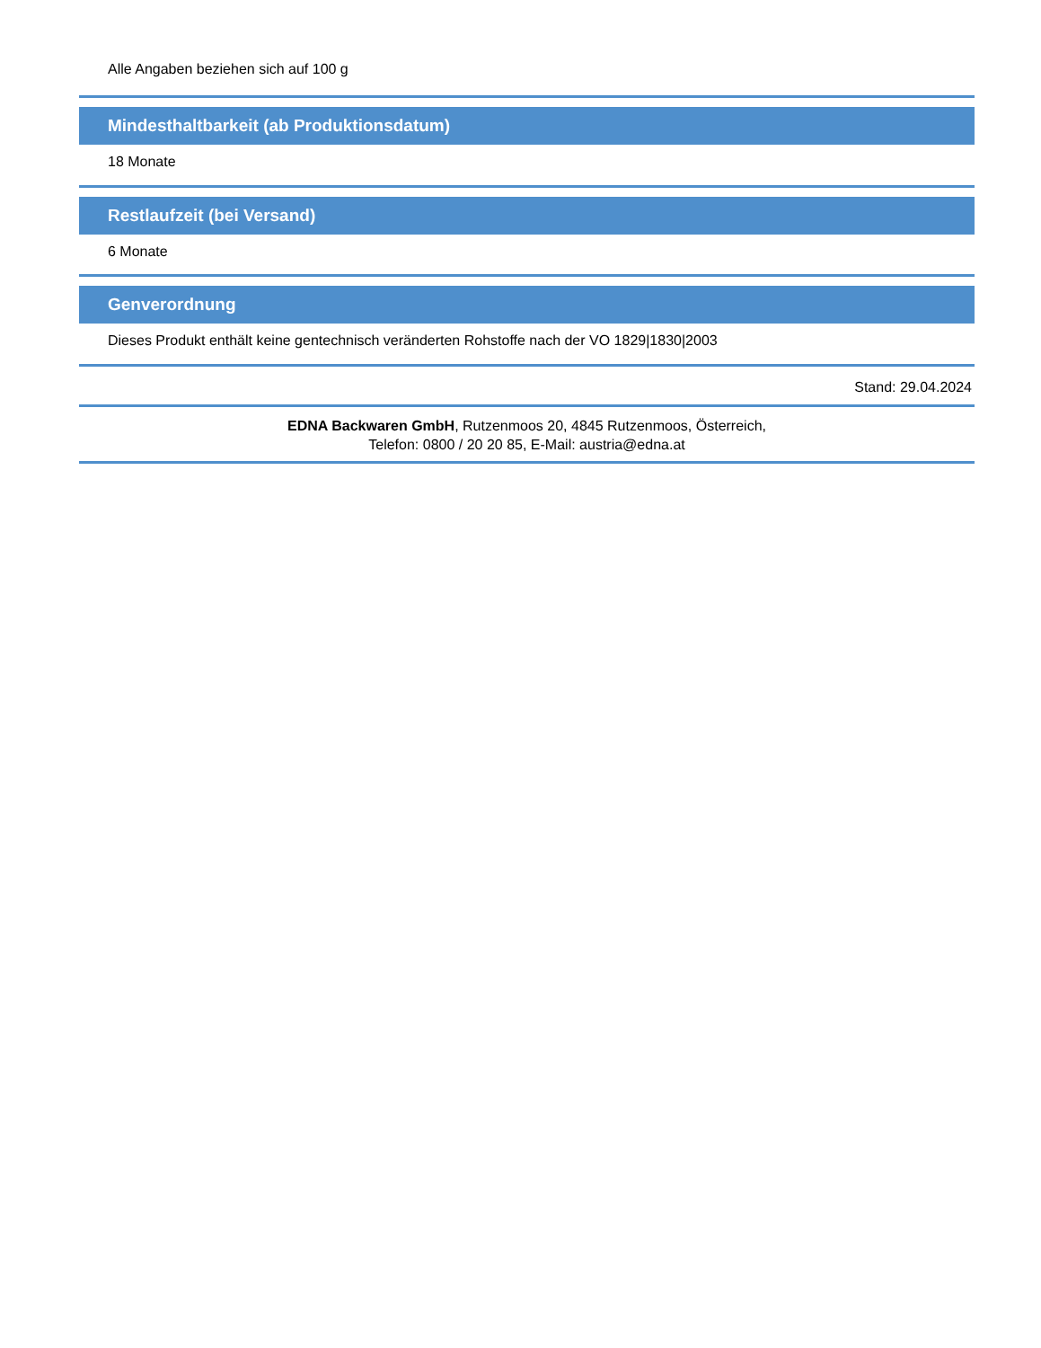Alle Angaben beziehen sich auf 100 g
Mindesthaltbarkeit (ab Produktionsdatum)
18 Monate
Restlaufzeit (bei Versand)
6 Monate
Genverordnung
Dieses Produkt enthält keine gentechnisch veränderten Rohstoffe nach der VO 1829|1830|2003
Stand: 29.04.2024
EDNA Backwaren GmbH, Rutzenmoos 20, 4845 Rutzenmoos, Österreich,
Telefon: 0800 / 20 20 85, E-Mail: austria@edna.at